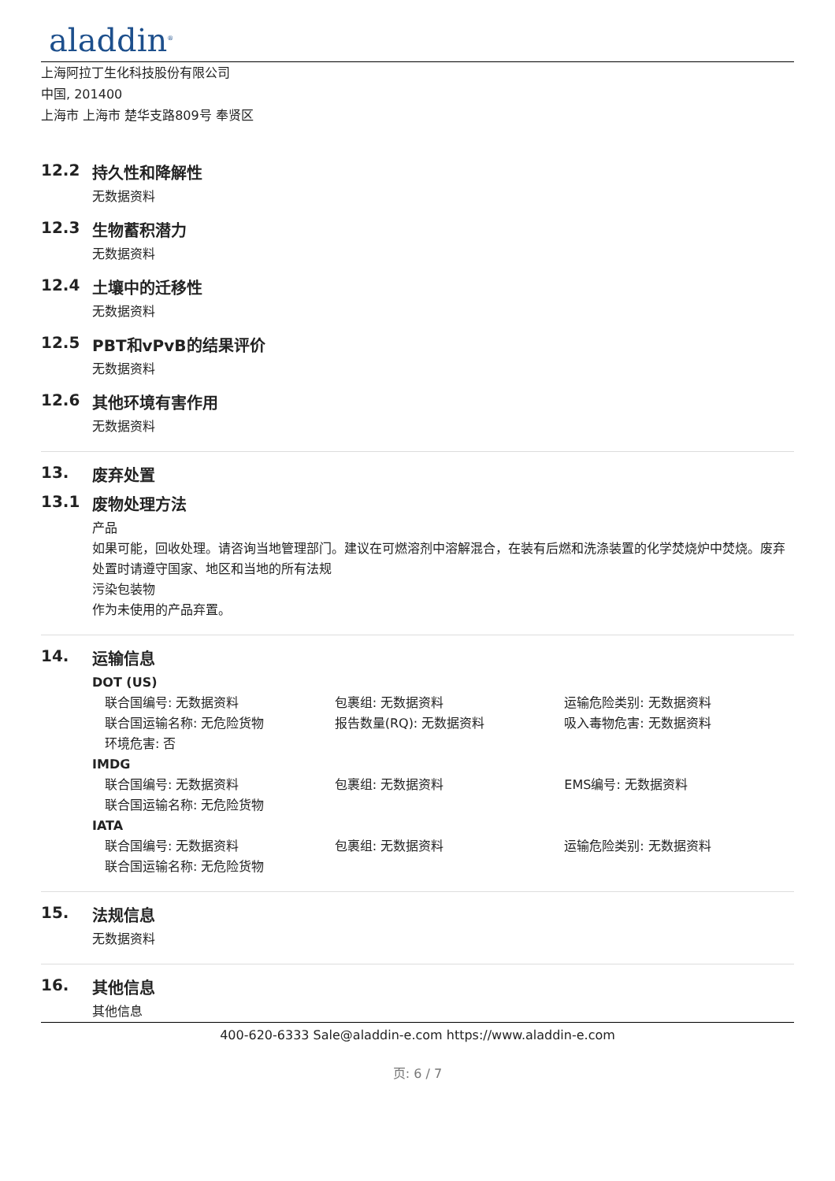aladdin<sup>®</sup>
上海阿拉丁生化科技股份有限公司
中国, 201400
上海市 上海市 楚华支路809号 奉贤区
12.2 持久性和降解性
无数据资料
12.3 生物蓄积潜力
无数据资料
12.4 土壤中的迁移性
无数据资料
12.5 PBT和vPvB的结果评价
无数据资料
12.6 其他环境有害作用
无数据资料
13. 废弃处置
13.1 废物处理方法
产品
如果可能，回收处理。请咨询当地管理部门。建议在可燃溶剂中溶解混合，在装有后燃和洗涤装置的化学焚烧炉中焚烧。废弃处置时请遵守国家、地区和当地的所有法规
污染包装物
作为未使用的产品弃置。
14. 运输信息
DOT (US)
联合国编号: 无数据资料 包裹组: 无数据资料 运输危险类别: 无数据资料
联合国运输名称: 无危险货物 报告数量(RQ): 无数据资料 吸入毒物危害: 无数据资料
环境危害: 否
IMDG
联合国编号: 无数据资料 包裹组: 无数据资料 EMS编号: 无数据资料
联合国运输名称: 无危险货物
IATA
联合国编号: 无数据资料 包裹组: 无数据资料 运输危险类别: 无数据资料
联合国运输名称: 无危险货物
15. 法规信息
无数据资料
16. 其他信息
其他信息
400-620-6333 Sale@aladdin-e.com https://www.aladdin-e.com
页: 6 / 7